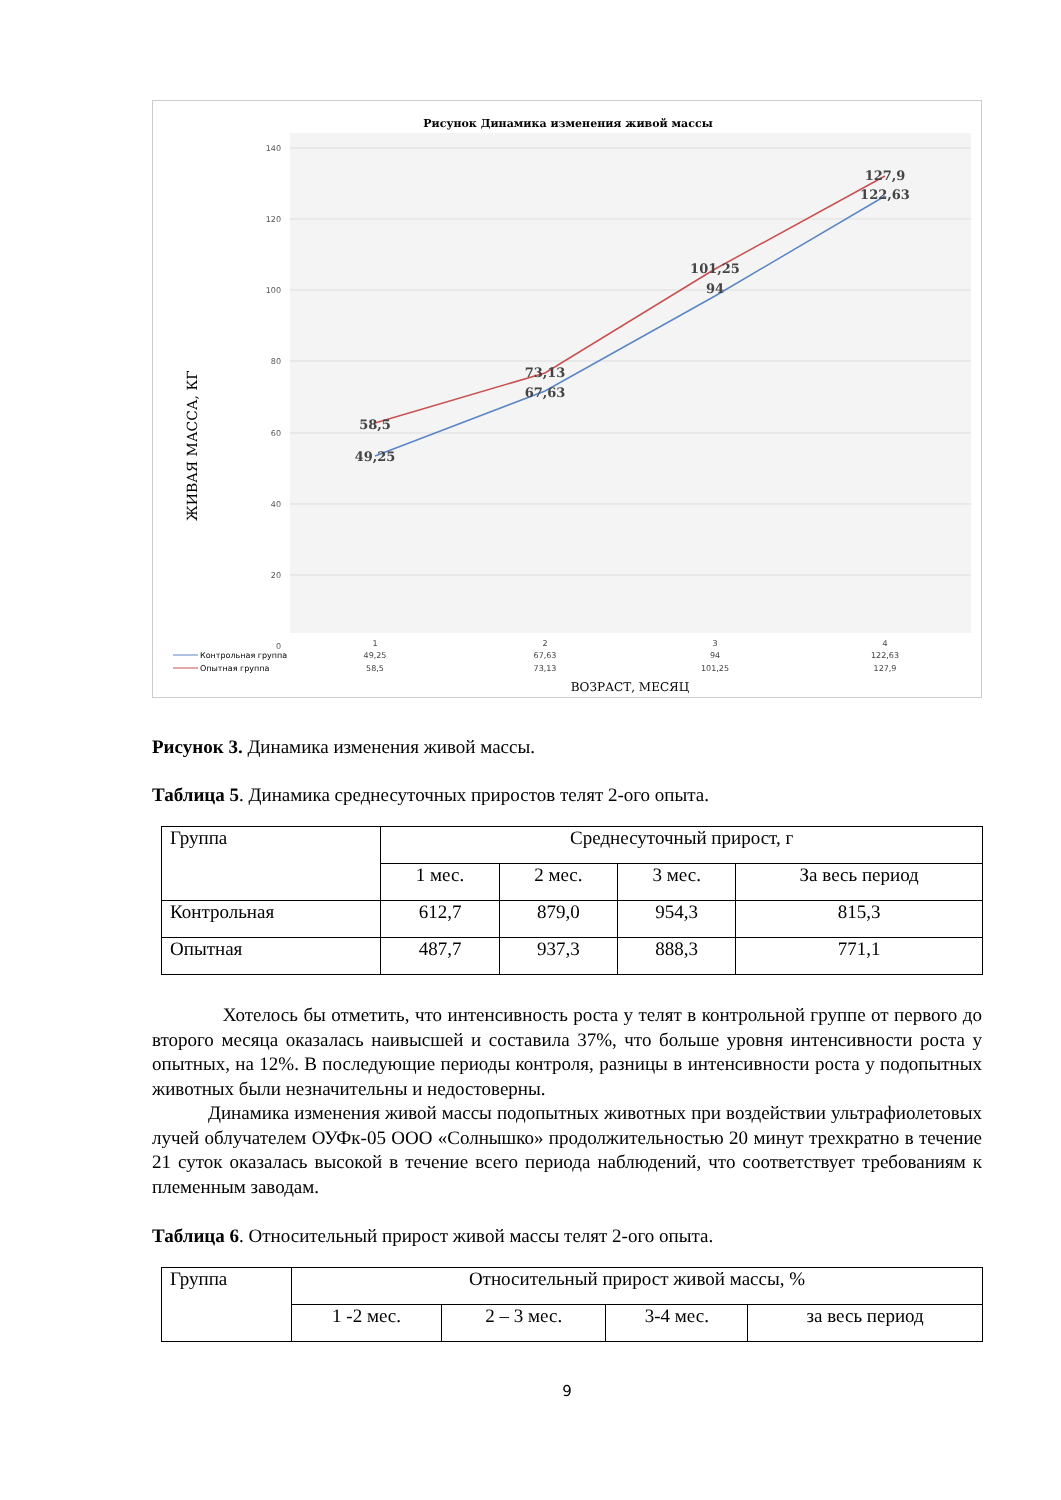Рисунок Динамика изменения живой массы
140
120
100
80
60
40
20
0
49,25
58,5
67,63
73,13
94
101,25
122,63
127,9
ЖИВАЯ МАССА, КГ
1
2
3
4
49,25
67,63
94
122,63
58,5
73,13
101,25
127,9
Контрольная группа
Опытная группа
ВОЗРАСТ, МЕСЯЦ
Рисунок 3. Динамика изменения живой массы.
Таблица 5. Динамика среднесуточных приростов телят 2-ого опыта.
| Группа | Среднесуточный прирост, г | | | |
| | 1 мес. | 2 мес. | 3 мес. | За весь период |
| Контрольная | 612,7 | 879,0 | 954,3 | 815,3 |
| Опытная | 487,7 | 937,3 | 888,3 | 771,1 |
Хотелось бы отметить, что интенсивность роста у телят в контрольной группе от первого до второго месяца оказалась наивысшей и составила 37%, что больше уровня интенсивности роста у опытных, на 12%. В последующие периоды контроля, разницы в интенсивности роста у подопытных животных были незначительны и недостоверны.
Динамика изменения живой массы подопытных животных при воздействии ультрафиолетовых лучей облучателем ОУФк-05 ООО «Солнышко» продолжительностью 20 минут трехкратно в течение 21 суток оказалась высокой в течение всего периода наблюдений, что соответствует требованиям к племенным заводам.
Таблица 6. Относительный прирост живой массы телят 2-ого опыта.
| Группа | Относительный прирост живой массы, % | | | |
| | 1 -2 мес. | 2 – 3 мес. | 3-4 мес. | за весь период |
9